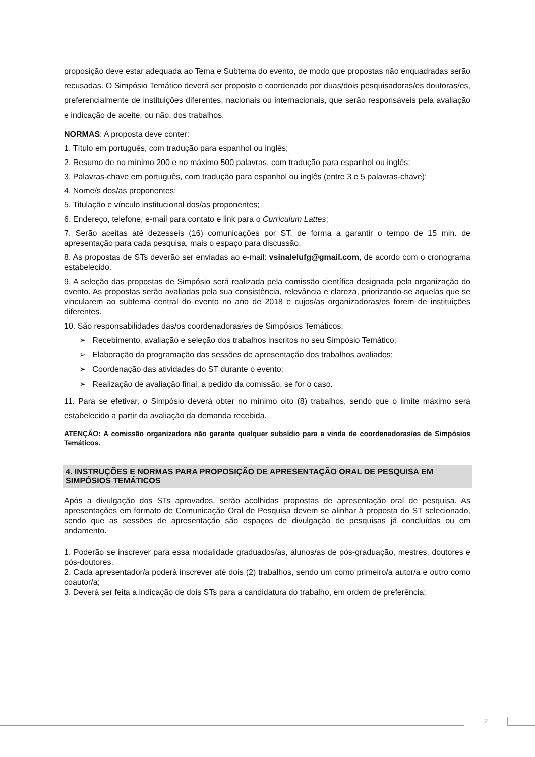proposição deve estar adequada ao Tema e Subtema do evento, de modo que propostas não enquadradas serão recusadas. O Simpósio Temático deverá ser proposto e coordenado por duas/dois pesquisadoras/es doutoras/es, preferencialmente de instituições diferentes, nacionais ou internacionais, que serão responsáveis pela avaliação e indicação de aceite, ou não, dos trabalhos.
NORMAS: A proposta deve conter:
1. Título em português, com tradução para espanhol ou inglês;
2. Resumo de no mínimo 200 e no máximo 500 palavras, com tradução para espanhol ou inglês;
3. Palavras-chave em português, com tradução para espanhol ou inglês (entre 3 e 5 palavras-chave);
4. Nome/s dos/as proponentes;
5. Titulação e vínculo institucional dos/as proponentes;
6. Endereço, telefone, e-mail para contato e link para o Curriculum Lattes;
7. Serão aceitas até dezesseis (16) comunicações por ST, de forma a garantir o tempo de 15 min. de apresentação para cada pesquisa, mais o espaço para discussão.
8. As propostas de STs deverão ser enviadas ao e-mail: vsinalelufg@gmail.com, de acordo com o cronograma estabelecido.
9. A seleção das propostas de Simpósio será realizada pela comissão científica designada pela organização do evento. As propostas serão avaliadas pela sua consistência, relevância e clareza, priorizando-se aquelas que se vincularem ao subtema central do evento no ano de 2018 e cujos/as organizadoras/es forem de instituições diferentes.
10. São responsabilidades das/os coordenadoras/es de Simpósios Temáticos:
➢ Recebimento, avaliação e seleção dos trabalhos inscritos no seu Simpósio Temático;
➢ Elaboração da programação das sessões de apresentação dos trabalhos avaliados;
➢ Coordenação das atividades do ST durante o evento;
➢ Realização de avaliação final, a pedido da comissão, se for o caso.
11. Para se efetivar, o Simpósio deverá obter no mínimo oito (8) trabalhos, sendo que o limite máximo será estabelecido a partir da avaliação da demanda recebida.
ATENÇÃO: A comissão organizadora não garante qualquer subsídio para a vinda de coordenadoras/es de Simpósios Temáticos.
4. INSTRUÇÕES E NORMAS PARA PROPOSIÇÃO DE APRESENTAÇÃO ORAL DE PESQUISA EM SIMPÓSIOS TEMÁTICOS
Após a divulgação dos STs aprovados, serão acolhidas propostas de apresentação oral de pesquisa. As apresentações em formato de Comunicação Oral de Pesquisa devem se alinhar à proposta do ST selecionado, sendo que as sessões de apresentação são espaços de divulgação de pesquisas já concluídas ou em andamento.
1. Poderão se inscrever para essa modalidade graduados/as, alunos/as de pós-graduação, mestres, doutores e pós-doutores.
2. Cada apresentador/a poderá inscrever até dois (2) trabalhos, sendo um como primeiro/a autor/a e outro como coautor/a;
3. Deverá ser feita a indicação de dois STs para a candidatura do trabalho, em ordem de preferência;
2